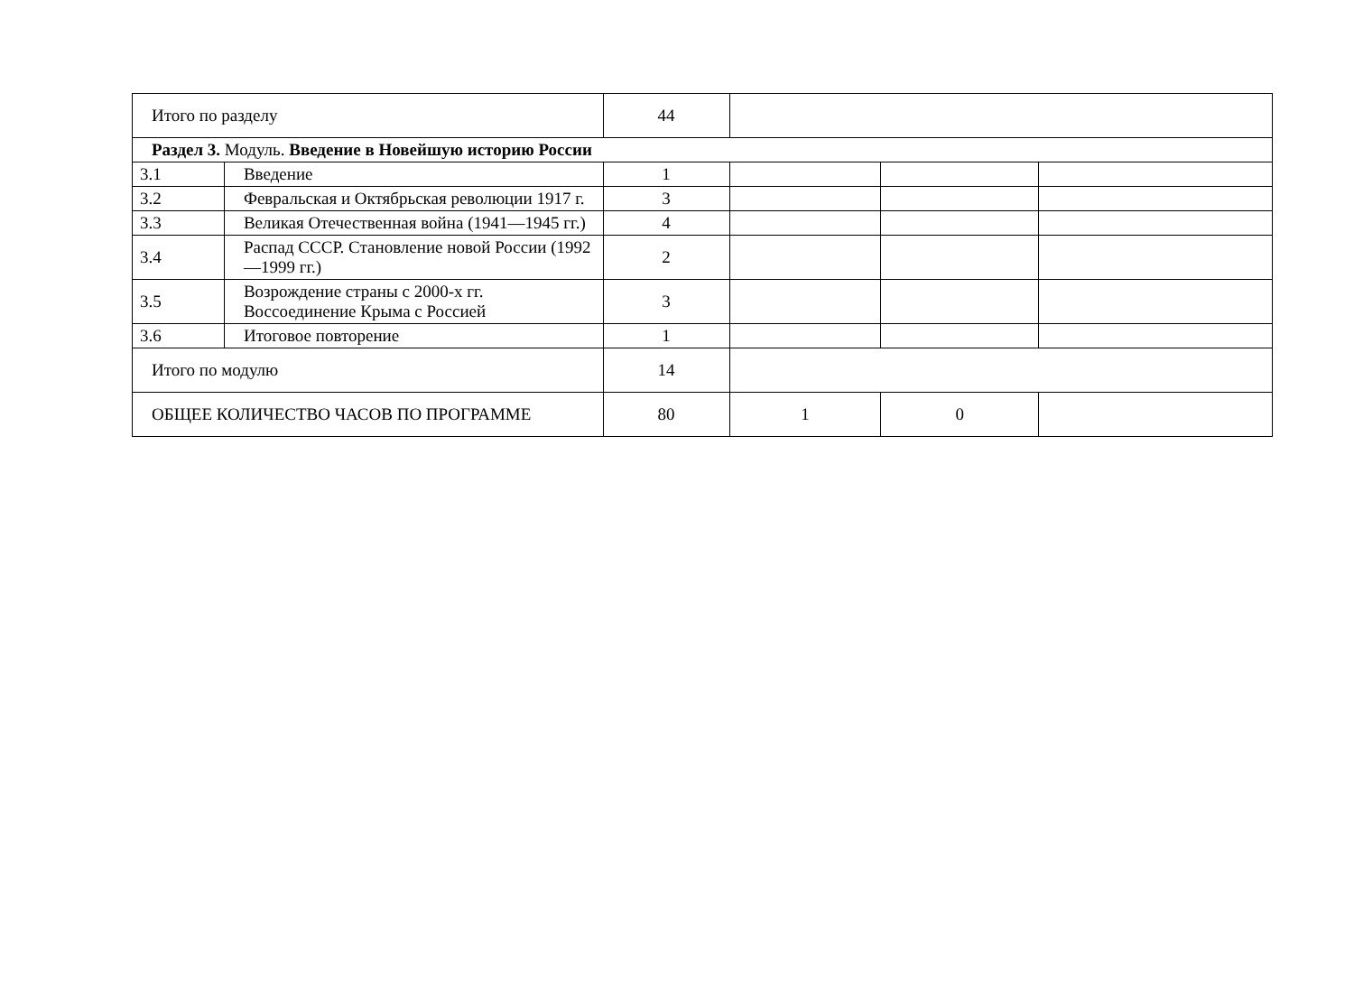| Итого по разделу | | 44 | | | |
| Раздел 3. Модуль. Введение в Новейшую историю России | | | | | |
| 3.1 | Введение | 1 | | | |
| 3.2 | Февральская и Октябрьская революции 1917 г. | 3 | | | |
| 3.3 | Великая Отечественная война (1941—1945 гг.) | 4 | | | |
| 3.4 | Распад СССР. Становление новой России (1992—1999 гг.) | 2 | | | |
| 3.5 | Возрождение страны с 2000-х гг. Воссоединение Крыма с Россией | 3 | | | |
| 3.6 | Итоговое повторение | 1 | | | |
| Итого по модулю | | 14 | | | |
| ОБЩЕЕ КОЛИЧЕСТВО ЧАСОВ ПО ПРОГРАММЕ | | 80 | 1 | 0 | |